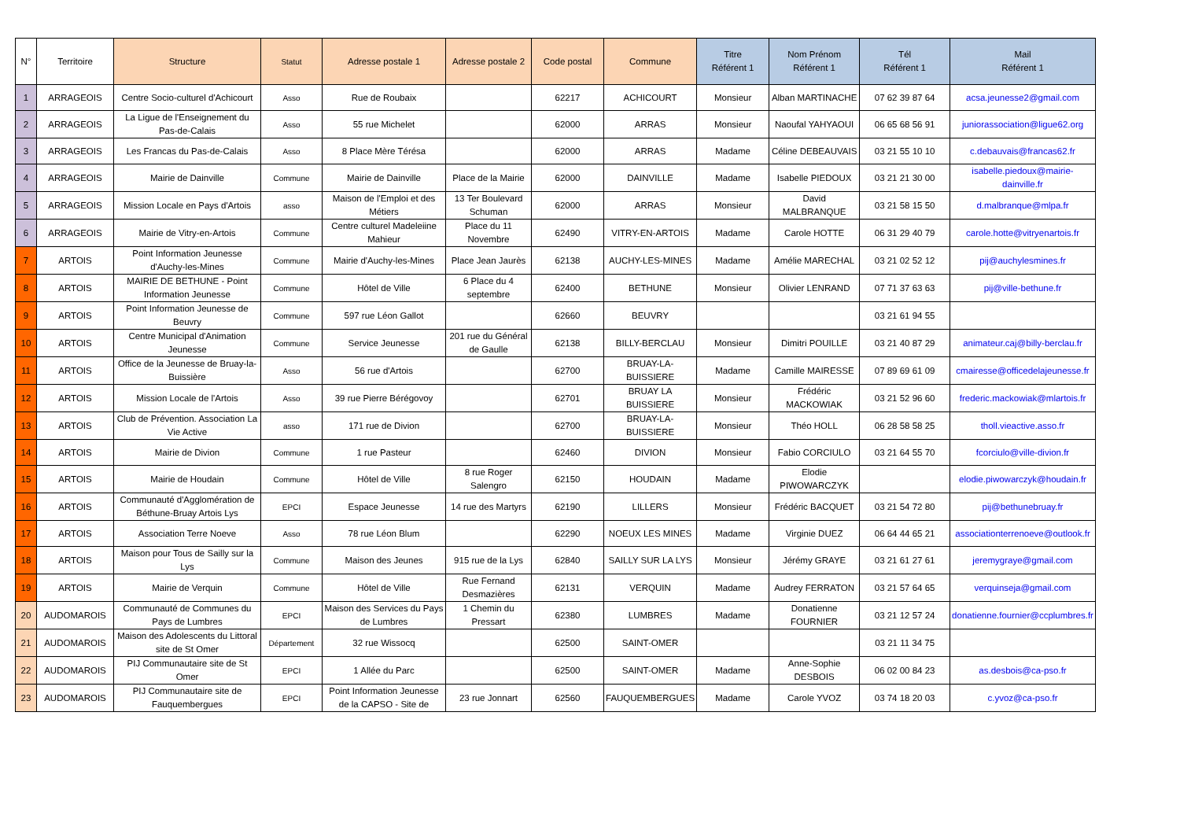| N° | Territoire | Structure | Statut | Adresse postale 1 | Adresse postale 2 | Code postal | Commune | Titre Référent 1 | Nom Prénom Référent 1 | Tél Référent 1 | Mail Référent 1 |
| --- | --- | --- | --- | --- | --- | --- | --- | --- | --- | --- | --- |
| 1 | ARRAGEOIS | Centre Socio-culturel d'Achicourt | Asso | Rue de Roubaix | | 62217 | ACHICOURT | Monsieur | Alban MARTINACHE | 07 62 39 87 64 | acsa.jeunesse2@gmail.com |
| 2 | ARRAGEOIS | La Ligue de l'Enseignement du Pas-de-Calais | Asso | 55 rue Michelet | | 62000 | ARRAS | Monsieur | Naoufal YAHYAOUI | 06 65 68 56 91 | juniorassociation@ligue62.org |
| 3 | ARRAGEOIS | Les Francas du Pas-de-Calais | Asso | 8 Place Mère Térésa | | 62000 | ARRAS | Madame | Céline DEBEAUVAIS | 03 21 55 10 10 | c.debauvais@francas62.fr |
| 4 | ARRAGEOIS | Mairie de Dainville | Commune | Mairie de Dainville | Place de la Mairie | 62000 | DAINVILLE | Madame | Isabelle PIEDOUX | 03 21 21 30 00 | isabelle.piedoux@mairie-dainville.fr |
| 5 | ARRAGEOIS | Mission Locale en Pays d'Artois | asso | Maison de l'Emploi et des Métiers | 13 Ter Boulevard Schuman | 62000 | ARRAS | Monsieur | David MALBRANQUE | 03 21 58 15 50 | d.malbranque@mlpa.fr |
| 6 | ARRAGEOIS | Mairie de Vitry-en-Artois | Commune | Centre culturel Madeleiine Mahieur | Place du 11 Novembre | 62490 | VITRY-EN-ARTOIS | Madame | Carole HOTTE | 06 31 29 40 79 | carole.hotte@vitryenartois.fr |
| 7 | ARTOIS | Point Information Jeunesse d'Auchy-les-Mines | Commune | Mairie d'Auchy-les-Mines | Place Jean Jaurès | 62138 | AUCHY-LES-MINES | Madame | Amélie MARECHAL | 03 21 02 52 12 | pij@auchylesmines.fr |
| 8 | ARTOIS | MAIRIE DE BETHUNE - Point Information Jeunesse | Commune | Hôtel de Ville | 6 Place du 4 septembre | 62400 | BETHUNE | Monsieur | Olivier LENRAND | 07 71 37 63 63 | pij@ville-bethune.fr |
| 9 | ARTOIS | Point Information Jeunesse de Beuvry | Commune | 597 rue Léon Gallot | | 62660 | BEUVRY | | | 03 21 61 94 55 | |
| 10 | ARTOIS | Centre Municipal d'Animation Jeunesse | Commune | Service Jeunesse | 201 rue du Général de Gaulle | 62138 | BILLY-BERCLAU | Monsieur | Dimitri POUILLE | 03 21 40 87 29 | animateur.caj@billy-berclau.fr |
| 11 | ARTOIS | Office de la Jeunesse de Bruay-la-Buissière | Asso | 56 rue d'Artois | | 62700 | BRUAY-LA-BUISSIERE | Madame | Camille MAIRESSE | 07 89 69 61 09 | cmairesse@officedelajeunesse.fr |
| 12 | ARTOIS | Mission Locale de l'Artois | Asso | 39 rue Pierre Bérégovoy | | 62701 | BRUAY LA BUISSIERE | Monsieur | Frédéric MACKOWIAK | 03 21 52 96 60 | frederic.mackowiak@mlartois.fr |
| 13 | ARTOIS | Club de Prévention. Association La Vie Active | asso | 171 rue de Divion | | 62700 | BRUAY-LA-BUISSIERE | Monsieur | Théo HOLL | 06 28 58 58 25 | tholl.vieactive.asso.fr |
| 14 | ARTOIS | Mairie de Divion | Commune | 1 rue Pasteur | | 62460 | DIVION | Monsieur | Fabio CORCIULO | 03 21 64 55 70 | fcorciulo@ville-divion.fr |
| 15 | ARTOIS | Mairie de Houdain | Commune | Hôtel de Ville | 8 rue Roger Salengro | 62150 | HOUDAIN | Madame | Elodie PIWOWARCZYK | | elodie.piwowarczyk@houdain.fr |
| 16 | ARTOIS | Communauté d'Agglomération de Béthune-Bruay Artois Lys | EPCI | Espace Jeunesse | 14 rue des Martyrs | 62190 | LILLERS | Monsieur | Frédéric BACQUET | 03 21 54 72 80 | pij@bethunebruay.fr |
| 17 | ARTOIS | Association Terre Noeve | Asso | 78 rue Léon Blum | | 62290 | NOEUX LES MINES | Madame | Virginie DUEZ | 06 64 44 65 21 | associationterrenoeve@outlook.fr |
| 18 | ARTOIS | Maison pour Tous de Sailly sur la Lys | Commune | Maison des Jeunes | 915 rue de la Lys | 62840 | SAILLY SUR LA LYS | Monsieur | Jérémy GRAYE | 03 21 61 27 61 | jeremygraye@gmail.com |
| 19 | ARTOIS | Mairie de Verquin | Commune | Hôtel de Ville | Rue Fernand Desmazières | 62131 | VERQUIN | Madame | Audrey FERRATON | 03 21 57 64 65 | verquinseja@gmail.com |
| 20 | AUDOMAROIS | Communauté de Communes du Pays de Lumbres | EPCI | Maison des Services du Pays de Lumbres | 1 Chemin du Pressart | 62380 | LUMBRES | Madame | Donatienne FOURNIER | 03 21 12 57 24 | donatienne.fournier@ccplumbres.fr |
| 21 | AUDOMAROIS | Maison des Adolescents du Littoral site de St Omer | Département | 32 rue Wissocq | | 62500 | SAINT-OMER | | | 03 21 11 34 75 | |
| 22 | AUDOMAROIS | PIJ Communautaire site de St Omer | EPCI | 1 Allée du Parc | | 62500 | SAINT-OMER | Madame | Anne-Sophie DESBOIS | 06 02 00 84 23 | as.desbois@ca-pso.fr |
| 23 | AUDOMAROIS | PIJ Communautaire site de Fauquembergues | EPCI | Point Information Jeunesse de la CAPSO - Site de | 23 rue Jonnart | 62560 | FAUQUEMBERGUES | Madame | Carole YVOZ | 03 74 18 20 03 | c.yvoz@ca-pso.fr |